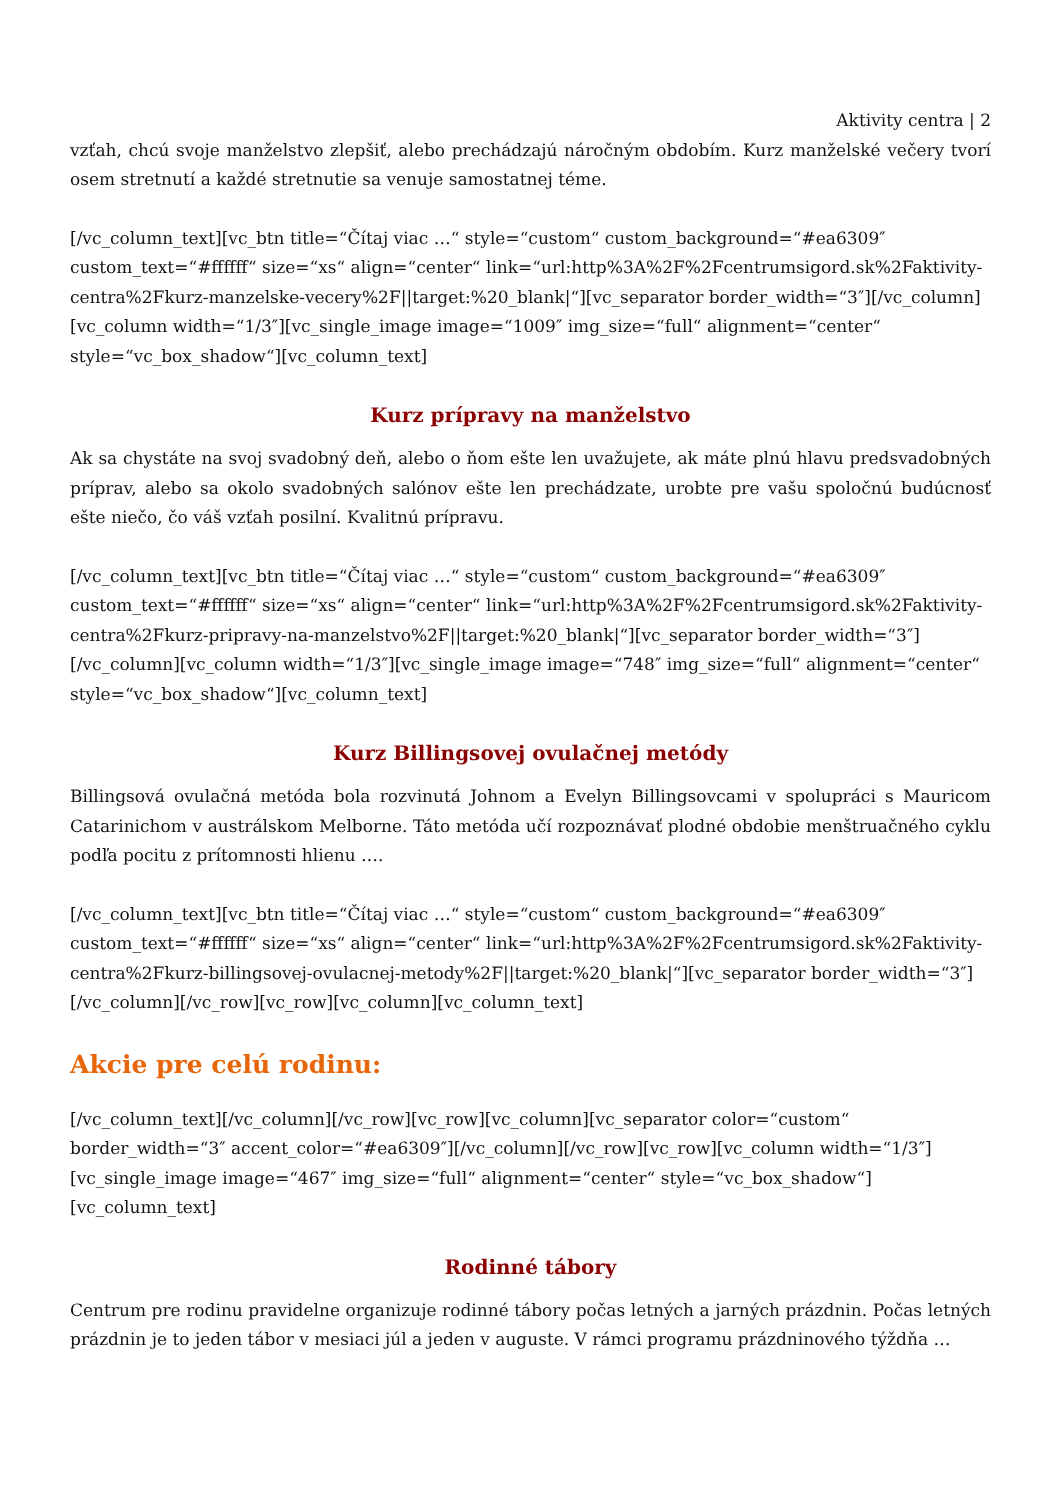Aktivity centra | 2
vzťah, chcú svoje manželstvo zlepšiť, alebo prechádzajú náročným obdobím. Kurz manželské večery tvorí osem stretnutí a každé stretnutie sa venuje samostatnej téme.
[/vc_column_text][vc_btn title=“Čítaj viac …“ style=“custom“ custom_background=“#ea6309″ custom_text=“#ffffff“ size=“xs“ align=“center“ link=“url:http%3A%2F%2Fcentrumsigord.sk%2Faktivity-centra%2Fkurz-manzelske-vecery%2F||target:%20_blank|“][vc_separator border_width=“3″][/vc_column][vc_column width=“1/3″][vc_single_image image=“1009″ img_size=“full“ alignment=“center“ style=“vc_box_shadow“][vc_column_text]
Kurz prípravy na manželstvo
Ak sa chystáte na svoj svadobný deň, alebo o ňom ešte len uvažujete, ak máte plnú hlavu predsvadobných príprav, alebo sa okolo svadobných salónov ešte len prechádzate, urobte pre vašu spoločnú budúcnosť ešte niečo, čo váš vzťah posilní. Kvalitnú prípravu.
[/vc_column_text][vc_btn title=“Čítaj viac …“ style=“custom“ custom_background=“#ea6309″ custom_text=“#ffffff“ size=“xs“ align=“center“ link=“url:http%3A%2F%2Fcentrumsigord.sk%2Faktivity-centra%2Fkurz-pripravy-na-manzelstvo%2F||target:%20_blank|“][vc_separator border_width=“3″][/vc_column][vc_column width=“1/3″][vc_single_image image=“748″ img_size=“full“ alignment=“center“ style=“vc_box_shadow“][vc_column_text]
Kurz Billingsovej ovulačnej metódy
Billingsová ovulačná metóda bola rozvinutá Johnom a Evelyn Billingsovcami v spolupráci s Mauricom Catarinichom v austrálskom Melborne. Táto metóda učí rozpoznávať plodné obdobie menštruačného cyklu podľa pocitu z prítomnosti hlienu ….
[/vc_column_text][vc_btn title=“Čítaj viac …“ style=“custom“ custom_background=“#ea6309″ custom_text=“#ffffff“ size=“xs“ align=“center“ link=“url:http%3A%2F%2Fcentrumsigord.sk%2Faktivity-centra%2Fkurz-billingsovej-ovulacnej-metody%2F||target:%20_blank|“][vc_separator border_width=“3″][/vc_column][/vc_row][vc_row][vc_column][vc_column_text]
Akcie pre celú rodinu:
[/vc_column_text][/vc_column][/vc_row][vc_row][vc_column][vc_separator color=“custom“ border_width=“3″ accent_color=“#ea6309″][/vc_column][/vc_row][vc_row][vc_column width=“1/3″][vc_single_image image=“467″ img_size=“full“ alignment=“center“ style=“vc_box_shadow“][vc_column_text]
Rodinné tábory
Centrum pre rodinu pravidelne organizuje rodinné tábory počas letných a jarných prázdnin. Počas letných prázdnin je to jeden tábor v mesiaci júl a jeden v auguste. V rámci programu prázdninového týždňa …